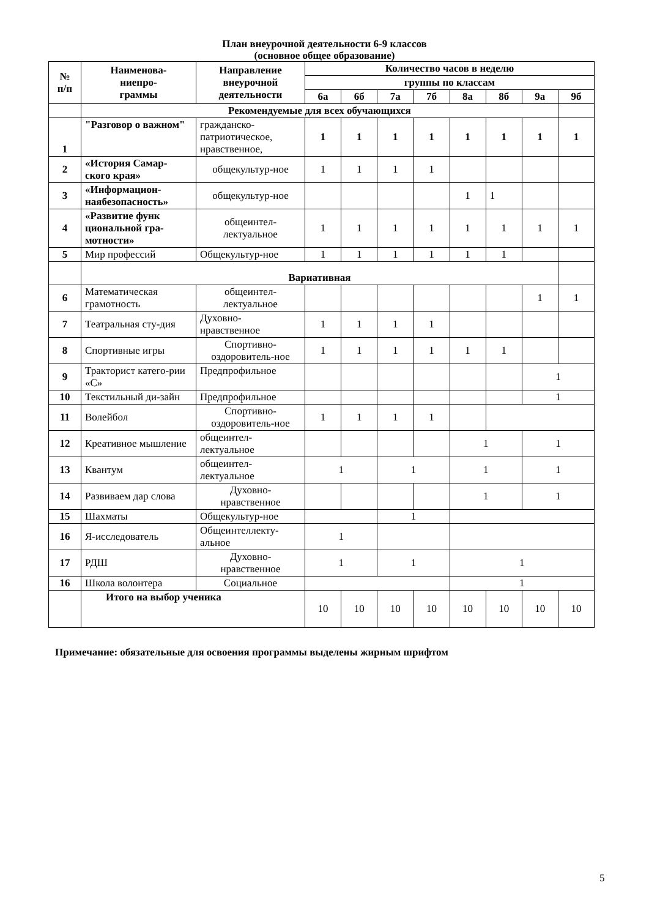План внеурочной деятельности 6-9 классов
(основное общее образование)
| № п/п | Наименова- ниепро- граммы | Направление внеурочной деятельности | Количество часов в неделю | | | | | | | |
| --- | --- | --- | --- | --- | --- | --- | --- | --- | --- | --- |
| | | | группы по классам | | | | | | | |
| | | | 6а | 6б | 7а | 7б | 8а | 8б | 9а | 9б |
| | Рекомендуемые для всех обучающихся | | | | | | | | | |
| 1 | "Разговор о важном" | гражданско-патриотическое, нравственное, | 1 | 1 | 1 | 1 | 1 | 1 | 1 | 1 |
| 2 | «История Самар-ского края» | общекультур-ное | 1 | 1 | 1 | 1 | | | | |
| 3 | «Информацион-наябезопасность» | общекультур-ное | | | | | 1 | 1 | | |
| 4 | «Развитие функ циональной гра-мотности» | общеинтел-лектуальное | 1 | 1 | 1 | 1 | 1 | 1 | 1 | 1 |
| 5 | Мир профессий | Общекультур-ное | 1 | 1 | 1 | 1 | 1 | 1 | | |
| | Вариативная | | | | | | | | | |
| 6 | Математическая грамотность | общеинтел-лектуальное | | | | | | | 1 | 1 |
| 7 | Театральная сту-дия | Духовно-нравственное | 1 | 1 | 1 | 1 | | | | |
| 8 | Спортивные игры | Спортивно-оздоровитель-ное | 1 | 1 | 1 | 1 | 1 | 1 | | |
| 9 | Тракторист катего-рии «С» | Предпрофильное | | | | | | | 1 | |
| 10 | Текстильный ди-зайн | Предпрофильное | | | | | | | 1 | |
| 11 | Волейбол | Спортивно-оздоровитель-ное | 1 | 1 | 1 | 1 | | | | |
| 12 | Креативное мышление | общеинтел-лектуальное | | | | | 1 | | 1 | |
| 13 | Квантум | общеинтел-лектуальное | 1 | | 1 | | 1 | | 1 | |
| 14 | Развиваем дар слова | Духовно-нравственное | | | | | 1 | | 1 | |
| 15 | Шахматы | Общекультур-ное | | | 1 | | | | | |
| 16 | Я-исследователь | Общеинтеллекту-альное | 1 | | | | | | | |
| 17 | РДШ | Духовно-нравственное | 1 | | 1 | | 1 | | | |
| 16 | Школа волонтера | Социальное | | | | | 1 | | | |
| | Итого на выбор ученика | | 10 | 10 | 10 | 10 | 10 | 10 | 10 | 10 |
Примечание: обязательные для освоения программы выделены жирным шрифтом
5